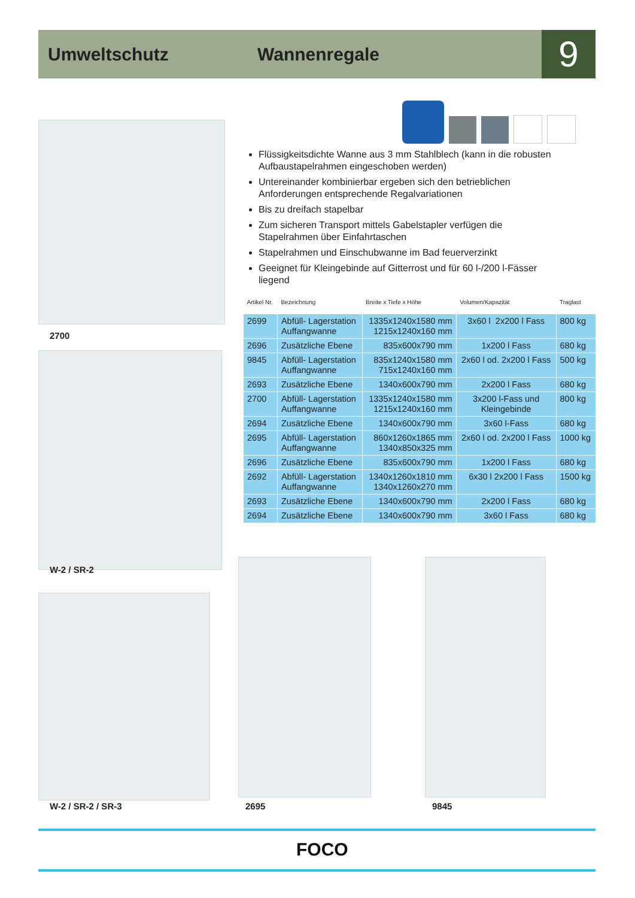Umweltschutz Wannenregale 9
2700
W-2 / SR-2
W-2 / SR-2 / SR-3 2695 9845
Flüssigkeitsdichte Wanne aus 3 mm Stahlblech (kann in die robusten Aufbaustapelrahmen eingeschoben werden)
Untereinander kombinierbar ergeben sich den betrieblichen Anforderungen entsprechende Regalvariationen
Bis zu dreifach stapelbar
Zum sicheren Transport mittels Gabelstapler verfügen die Stapelrahmen über Einfahrtaschen
Stapelrahmen und Einschubwanne im Bad feuerverzinkt
Geeignet für Kleingebinde auf Gitterrost und für 60 l-/200 l-Fässer liegend
| Artikel Nr. | Bezeichnung | Breite x Tiefe x Höhe | Volumen/Kapazität | Traglast |
| --- | --- | --- | --- | --- |
| 2699 | Abfüll- Lagerstation Auffangwanne | 1335x1240x1580 mm 1215x1240x160 mm | 3x60 l 2x200 l Fass | 800 kg |
| 2696 | Zusätzliche Ebene | 835x600x790 mm | 1x200 l Fass | 680 kg |
| 9845 | Abfüll- Lagerstation Auffangwanne | 835x1240x1580 mm 715x1240x160 mm | 2x60 l od. 2x200 l Fass | 500 kg |
| 2693 | Zusätzliche Ebene | 1340x600x790 mm | 2x200 l Fass | 680 kg |
| 2700 | Abfüll- Lagerstation Auffangwanne | 1335x1240x1580 mm 1215x1240x160 mm | 3x200 l-Fass und Kleingebinde | 800 kg |
| 2694 | Zusätzliche Ebene | 1340x600x790 mm | 3x60 l-Fass | 680 kg |
| 2695 | Abfüll- Lagerstation Auffangwanne | 860x1260x1865 mm 1340x850x325 mm | 2x60 l od. 2x200 l Fass | 1000 kg |
| 2696 | Zusätzliche Ebene | 835x600x790 mm | 1x200 l Fass | 680 kg |
| 2692 | Abfüll- Lagerstation Auffangwanne | 1340x1260x1810 mm 1340x1260x270 mm | 6x30 l 2x200 l Fass | 1500 kg |
| 2693 | Zusätzliche Ebene | 1340x600x790 mm | 2x200 l Fass | 680 kg |
| 2694 | Zusätzliche Ebene | 1340x600x790 mm | 3x60 l Fass | 680 kg |
FOCO